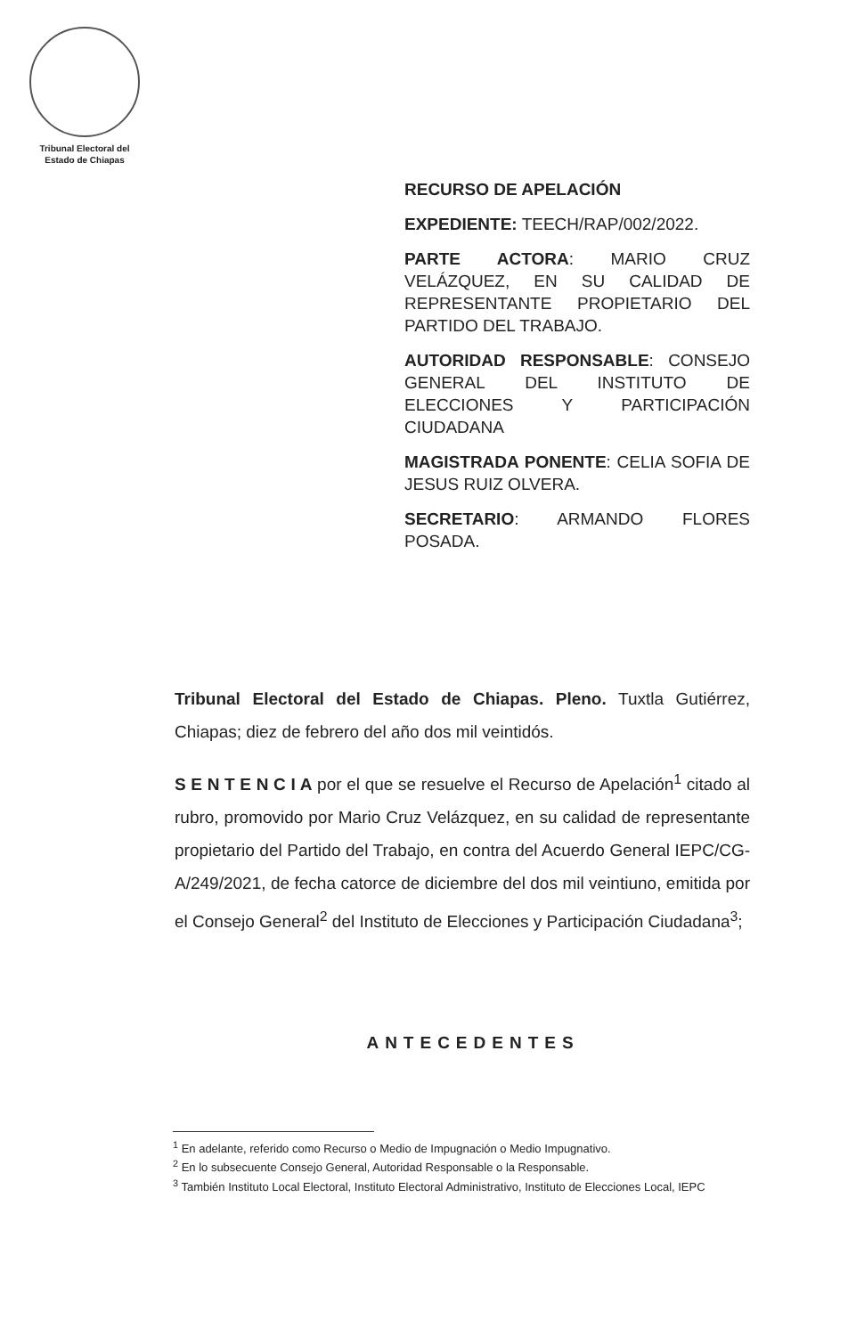Tribunal Electoral del
Estado de Chiapas
RECURSO DE APELACIÓN
EXPEDIENTE: TEECH/RAP/002/2022.
PARTE ACTORA: MARIO CRUZ VELÁZQUEZ, EN SU CALIDAD DE REPRESENTANTE PROPIETARIO DEL PARTIDO DEL TRABAJO.
AUTORIDAD RESPONSABLE: CONSEJO GENERAL DEL INSTITUTO DE ELECCIONES Y PARTICIPACIÓN CIUDADANA
MAGISTRADA PONENTE: CELIA SOFIA DE JESUS RUIZ OLVERA.
SECRETARIO: ARMANDO FLORES POSADA.
Tribunal Electoral del Estado de Chiapas. Pleno. Tuxtla Gutiérrez, Chiapas; diez de febrero del año dos mil veintidós.
S E N T E N C I A por el que se resuelve el Recurso de Apelación<sup>1</sup> citado al rubro, promovido por Mario Cruz Velázquez, en su calidad de representante propietario del Partido del Trabajo, en contra del Acuerdo General IEPC/CG-A/249/2021, de fecha catorce de diciembre del dos mil veintiuno, emitida por el Consejo General<sup>2</sup> del Instituto de Elecciones y Participación Ciudadana<sup>3</sup>;
ANTECEDENTES
<sup>1</sup> En adelante, referido como Recurso o Medio de Impugnación o Medio Impugnativo.
<sup>2</sup> En lo subsecuente Consejo General, Autoridad Responsable o la Responsable.
<sup>3</sup> También Instituto Local Electoral, Instituto Electoral Administrativo, Instituto de Elecciones Local, IEPC